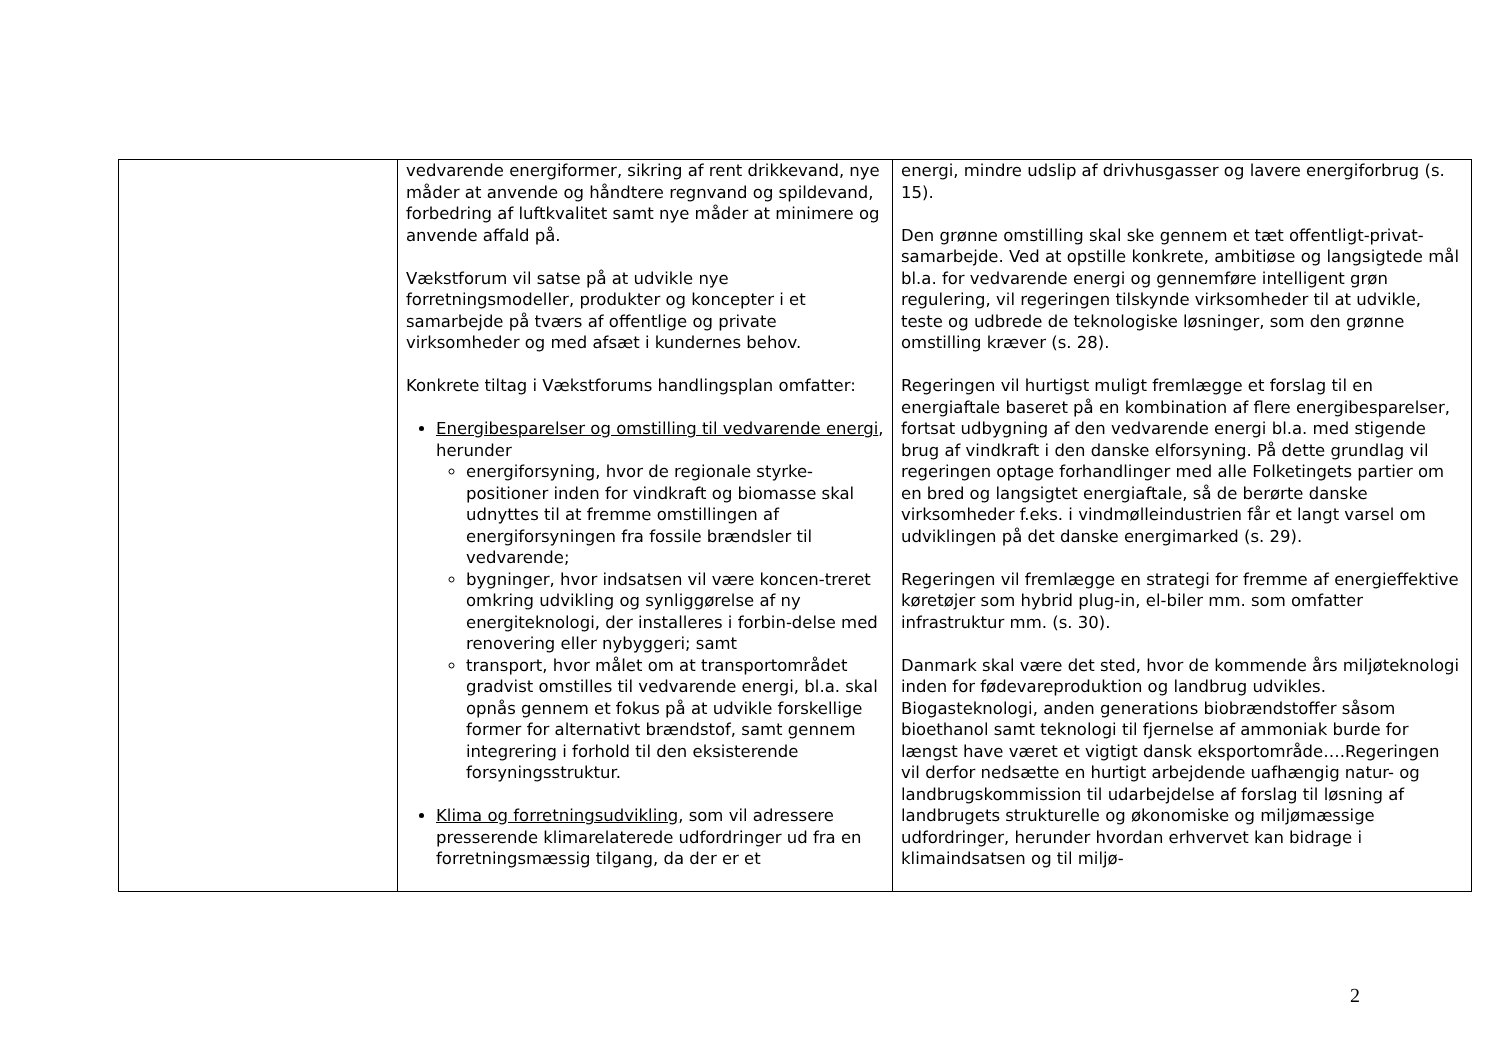| | vedvarende energiformer, sikring af rent drikkevand, nye måder at anvende og håndtere regnvand og spildevand, forbedring af luftkvalitet samt nye måder at minimere og anvende affald på. Vækstforum vil satse på at udvikle nye forretningsmodeller, produkter og koncepter i et samarbejde på tværs af offentlige og private virksomheder og med afsæt i kundernes behov. Konkrete tiltag i Vækstforums handlingsplan omfatter: Energibesparelser og omstilling til vedvarende energi , herunder energiforsyning, hvor de regionale styrke-positioner inden for vindkraft og biomasse skal udnyttes til at fremme omstillingen af energiforsyningen fra fossile brændsler til vedvarende; bygninger, hvor indsatsen vil være koncen-treret omkring udvikling og synliggørelse af ny energiteknologi, der installeres i forbin-delse med renovering eller nybyggeri; samt transport, hvor målet om at transportområdet gradvist omstilles til vedvarende energi, bl.a. skal opnås gennem et fokus på at udvikle forskellige former for alternativt brændstof, samt gennem integrering i forhold til den eksisterende forsyningsstruktur. Klima og forretningsudvikling , som vil adressere presserende klimarelaterede udfordringer ud fra en forretningsmæssig tilgang, da der er et | energi, mindre udslip af drivhusgasser og lavere energiforbrug (s. 15). Den grønne omstilling skal ske gennem et tæt offentligt-privat-samarbejde. Ved at opstille konkrete, ambitiøse og langsigtede mål bl.a. for vedvarende energi og gennemføre intelligent grøn regulering, vil regeringen tilskynde virksomheder til at udvikle, teste og udbrede de teknologiske løsninger, som den grønne omstilling kræver (s. 28). Regeringen vil hurtigst muligt fremlægge et forslag til en energiaftale baseret på en kombination af flere energibesparelser, fortsat udbygning af den vedvarende energi bl.a. med stigende brug af vindkraft i den danske elforsyning. På dette grundlag vil regeringen optage forhandlinger med alle Folketingets partier om en bred og langsigtet energiaftale, så de berørte danske virksomheder f.eks. i vindmølleindustrien får et langt varsel om udviklingen på det danske energimarked (s. 29). Regeringen vil fremlægge en strategi for fremme af energieffektive køretøjer som hybrid plug-in, el-biler mm. som omfatter infrastruktur mm. (s. 30). Danmark skal være det sted, hvor de kommende års miljøteknologi inden for fødevareproduktion og landbrug udvikles. Biogasteknologi, anden generations biobrændstoffer såsom bioethanol samt teknologi til fjernelse af ammoniak burde for længst have været et vigtigt dansk eksportområde….Regeringen vil derfor nedsætte en hurtigt arbejdende uafhængig natur- og landbrugskommission til udarbejdelse af forslag til løsning af landbrugets strukturelle og økonomiske og miljømæssige udfordringer, herunder hvordan erhvervet kan bidrage i klimaindsatsen og til miljø- |
2